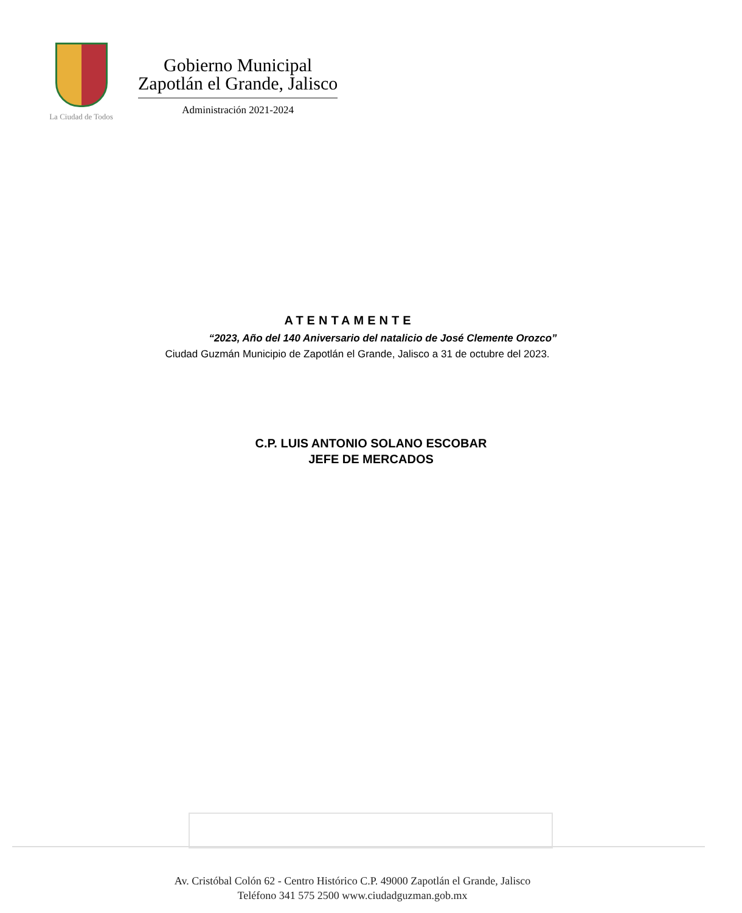La Ciudad de Todos
Gobierno Municipal
Zapotlán el Grande, Jalisco
Administración 2021-2024
ATENTAMENTE
“2023, Año del 140 Aniversario del natalicio de José Clemente Orozco”
Ciudad Guzmán Municipio de Zapotlán el Grande, Jalisco a 31 de octubre del 2023.
C.P. LUIS ANTONIO SOLANO ESCOBAR
JEFE DE MERCADOS
Av. Cristóbal Colón 62 - Centro Histórico C.P. 49000 Zapotlán el Grande, Jalisco
Teléfono 341 575 2500 www.ciudadguzman.gob.mx